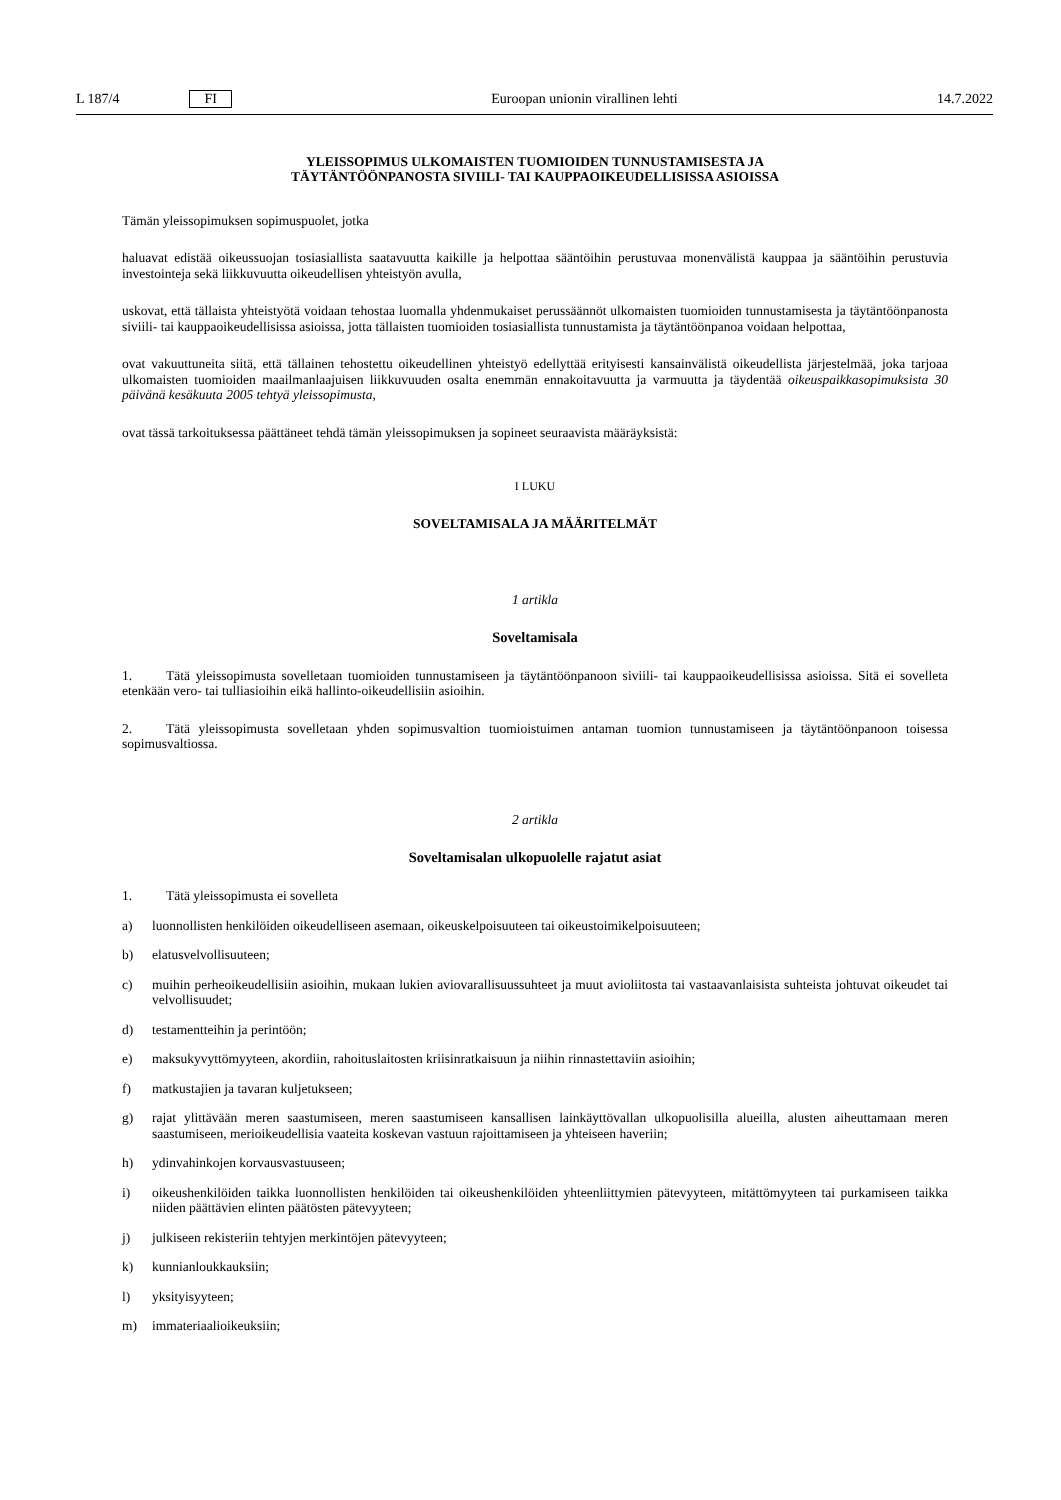L 187/4 FI Euroopan unionin virallinen lehti 14.7.2022
YLEISSOPIMUS ULKOMAISTEN TUOMIOIDEN TUNNUSTAMISESTA JA
TÄYTÄNTÖÖNPANOSTA SIVIILI- TAI KAUPPAOIKEUDELLISISSA ASIOISSA
Tämän yleissopimuksen sopimuspuolet, jotka
haluavat edistää oikeussuojan tosiasiallista saatavuutta kaikille ja helpottaa sääntöihin perustuvaa monenvälistä kauppaa ja sääntöihin perustuvia investointeja sekä liikkuvuutta oikeudellisen yhteistyön avulla,
uskovat, että tällaista yhteistyötä voidaan tehostaa luomalla yhdenmukaiset perussäännöt ulkomaisten tuomioiden tunnustamisesta ja täytäntöönpanosta siviili- tai kauppaoikeudellisissa asioissa, jotta tällaisten tuomioiden tosiasiallista tunnustamista ja täytäntöönpanoa voidaan helpottaa,
ovat vakuuttuneita siitä, että tällainen tehostettu oikeudellinen yhteistyö edellyttää erityisesti kansainvälistä oikeudellista järjestelmää, joka tarjoaa ulkomaisten tuomioiden maailmanlaajuisen liikkuvuuden osalta enemmän ennakoitavuutta ja varmuutta ja täydentää oikeuspaikkasopimuksista 30 päivänä kesäkuuta 2005 tehtyä yleissopimusta,
ovat tässä tarkoituksessa päättäneet tehdä tämän yleissopimuksen ja sopineet seuraavista määräyksistä:
I LUKU
SOVELTAMISALA JA MÄÄRITELMÄT
1 artikla
Soveltamisala
1. Tätä yleissopimusta sovelletaan tuomioiden tunnustamiseen ja täytäntöönpanoon siviili- tai kauppaoikeudellisissa asioissa. Sitä ei sovelleta etenkään vero- tai tulliasioihin eikä hallinto-oikeudellisiin asioihin.
2. Tätä yleissopimusta sovelletaan yhden sopimusvaltion tuomioistuimen antaman tuomion tunnustamiseen ja täytäntöönpanoon toisessa sopimusvaltiossa.
2 artikla
Soveltamisalan ulkopuolelle rajatut asiat
1. Tätä yleissopimusta ei sovelleta
a) luonnollisten henkilöiden oikeudelliseen asemaan, oikeuskelpoisuuteen tai oikeustoimikelpoisuuteen;
b) elatusvelvollisuuteen;
c) muihin perheoikeudellisiin asioihin, mukaan lukien aviovarallisuussuhteet ja muut avioliitosta tai vastaavanlaisista suhteista johtuvat oikeudet tai velvollisuudet;
d) testamentteihin ja perintöön;
e) maksukyvyttömyyteen, akordiin, rahoituslaitosten kriisinratkaisuun ja niihin rinnastettaviin asioihin;
f) matkustajien ja tavaran kuljetukseen;
g) rajat ylittävään meren saastumiseen, meren saastumiseen kansallisen lainkäyttövallan ulkopuolisilla alueilla, alusten aiheuttamaan meren saastumiseen, merioikeudellisia vaateita koskevan vastuun rajoittamiseen ja yhteiseen haveriin;
h) ydinvahinkojen korvausvastuuseen;
i) oikeushenkilöiden taikka luonnollisten henkilöiden tai oikeushenkilöiden yhteenliittymien pätevyyteen, mitättömyyteen tai purkamiseen taikka niiden päättävien elinten päätösten pätevyyteen;
j) julkiseen rekisteriin tehtyjen merkintöjen pätevyyteen;
k) kunnianloukkauksiin;
l) yksityisyyteen;
m) immateriaalioikeuksiin;